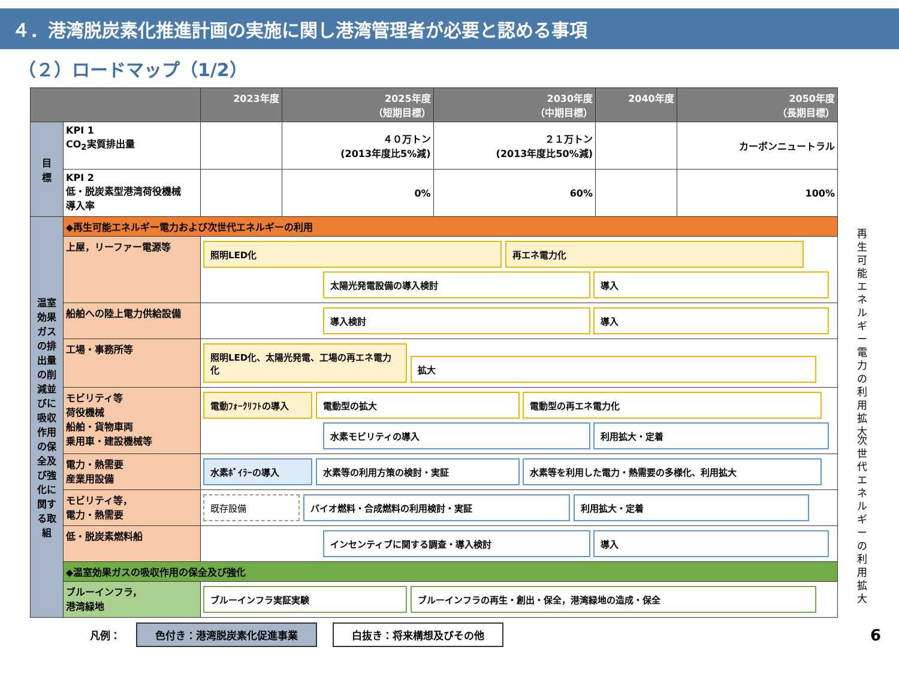４．港湾脱炭素化推進計画の実施に関し港湾管理者が必要と認める事項
（２）ロードマップ（1/2）
| | | 2023年度 | 2025年度 （短期目標） | 2030年度 （中期目標） | 2040年度 | 2050年度 （長期目標） |
| --- | --- | --- | --- | --- | --- | --- |
| 目 標 | KPI 1 CO<sub>2</sub>実質排出量 | | ４０万トン (2013年度比5%減) | ２１万トン (2013年度比50%減) | | カーボンニュートラル |
| | KPI 2 低・脱炭素型港湾荷役機械 導入率 | | 0% | 60% | | 100% |
| 温室効果ガスの排出量の削減並びに吸収作用の保全及び強化に関する取組 | ◆再生可能エネルギー電力および次世代エネルギーの利用 | | | | | |
| | 上屋，リーファー電源等 | 照明LED化 再エネ電力化 太陽光発電設備の導入検討 導入 | | | | |
| | 船舶への陸上電力供給設備 | 導入検討 導入 | | | | |
| | 工場・事務所等 | 照明LED化、太陽光発電、工場の再エネ電力化 拡大 | | | | |
| | モビリティ等 荷役機械 船舶・貨物車両 乗用車・建設機械等 | 電動ﾌｫｰｸﾘﾌﾄの導入 電動型の拡大 電動型の再エネ電力化 水素モビリティの導入 利用拡大・定着 | | | | |
| | 電力・熱需要 産業用設備 | 水素ﾎﾞｲﾗｰの導入 水素等の利用方策の検討・実証 水素等を利用した電力・熱需要の多様化、利用拡大 | | | | |
| | モビリティ等， 電力・熱需要 | 既存設備 バイオ燃料・合成燃料の利用検討・実証 利用拡大・定着 | | | | |
| | 低・脱炭素燃料船 | インセンティブに関する調査・導入検討 導入 | | | | |
| | ◆温室効果ガスの吸収作用の保全及び強化 | | | | | |
| | ブルーインフラ， 港湾緑地 | ブルーインフラ実証実験 ブルーインフラの再生・創出・保全，港湾緑地の造成・保全 | | | | |
凡例： 色付き：港湾脱炭素化促進事業 白抜き：将来構想及びその他 6
再生可能エネルギー電力の利用拡大
次世代エネルギーの利用拡大